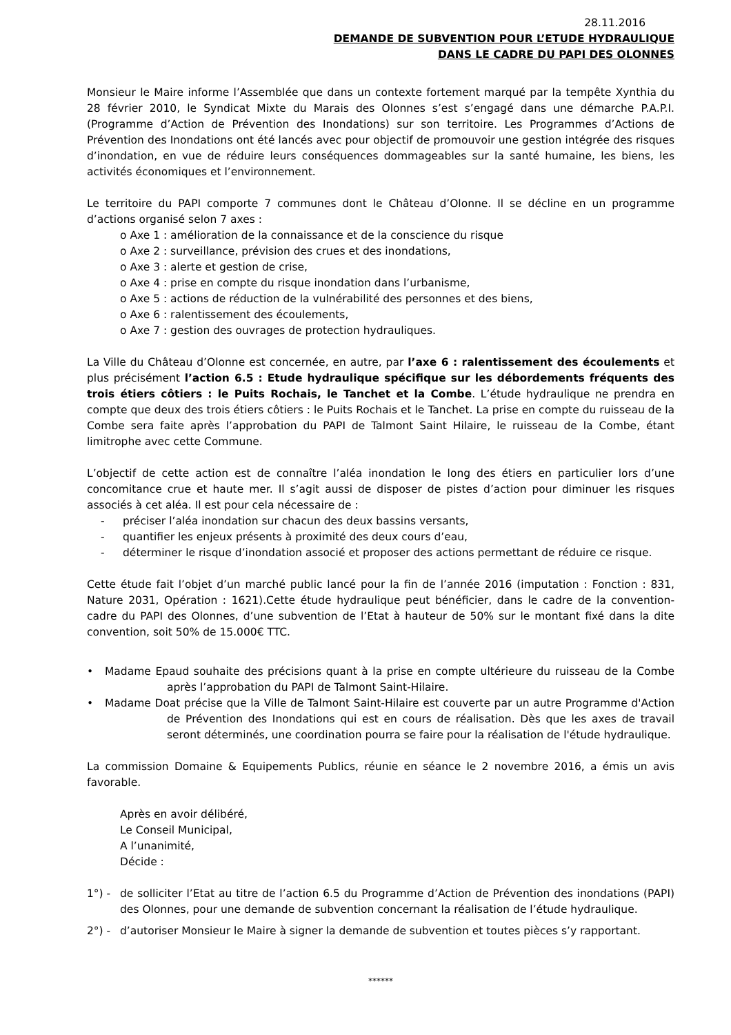28.11.2016
DEMANDE DE SUBVENTION POUR L’ETUDE HYDRAULIQUE
DANS LE CADRE DU PAPI DES OLONNES
Monsieur le Maire informe l’Assemblée que dans un contexte fortement marqué par la tempête Xynthia du 28 février 2010, le Syndicat Mixte du Marais des Olonnes s’est s’engagé dans une démarche P.A.P.I. (Programme d’Action de Prévention des Inondations) sur son territoire. Les Programmes d’Actions de Prévention des Inondations ont été lancés avec pour objectif de promouvoir une gestion intégrée des risques d’inondation, en vue de réduire leurs conséquences dommageables sur la santé humaine, les biens, les activités économiques et l’environnement.
Le territoire du PAPI comporte 7 communes dont le Château d’Olonne. Il se décline en un programme d’actions organisé selon 7 axes :
o Axe 1 : amélioration de la connaissance et de la conscience du risque
o Axe 2 : surveillance, prévision des crues et des inondations,
o Axe 3 : alerte et gestion de crise,
o Axe 4 : prise en compte du risque inondation dans l’urbanisme,
o Axe 5 : actions de réduction de la vulnérabilité des personnes et des biens,
o Axe 6 : ralentissement des écoulements,
o Axe 7 : gestion des ouvrages de protection hydrauliques.
La Ville du Château d’Olonne est concernée, en autre, par l’axe 6 : ralentissement des écoulements et plus précisément l’action 6.5 : Etude hydraulique spécifique sur les débordements fréquents des trois étiers côtiers : le Puits Rochais, le Tanchet et la Combe. L’étude hydraulique ne prendra en compte que deux des trois étiers côtiers : le Puits Rochais et le Tanchet. La prise en compte du ruisseau de la Combe sera faite après l’approbation du PAPI de Talmont Saint Hilaire, le ruisseau de la Combe, étant limitrophe avec cette Commune.
L’objectif de cette action est de connaître l’aléa inondation le long des étiers en particulier lors d’une concomitance crue et haute mer. Il s’agit aussi de disposer de pistes d’action pour diminuer les risques associés à cet aléa. Il est pour cela nécessaire de :
- préciser l’aléa inondation sur chacun des deux bassins versants,
- quantifier les enjeux présents à proximité des deux cours d’eau,
- déterminer le risque d’inondation associé et proposer des actions permettant de réduire ce risque.
Cette étude fait l’objet d’un marché public lancé pour la fin de l’année 2016 (imputation : Fonction : 831, Nature 2031, Opération : 1621).Cette étude hydraulique peut bénéficier, dans le cadre de la convention-cadre du PAPI des Olonnes, d’une subvention de l’Etat à hauteur de 50% sur le montant fixé dans la dite convention, soit 50% de 15.000€ TTC.
• Madame Epaud souhaite des précisions quant à la prise en compte ultérieure du ruisseau de la Combe après l’approbation du PAPI de Talmont Saint-Hilaire.
• Madame Doat précise que la Ville de Talmont Saint-Hilaire est couverte par un autre Programme d'Action de Prévention des Inondations qui est en cours de réalisation. Dès que les axes de travail seront déterminés, une coordination pourra se faire pour la réalisation de l'étude hydraulique.
La commission Domaine & Equipements Publics, réunie en séance le 2 novembre 2016, a émis un avis favorable.
Après en avoir délibéré,
Le Conseil Municipal,
A l’unanimité,
Décide :
1°) - de solliciter l’Etat au titre de l’action 6.5 du Programme d’Action de Prévention des inondations (PAPI) des Olonnes, pour une demande de subvention concernant la réalisation de l’étude hydraulique.
2°) - d’autoriser Monsieur le Maire à signer la demande de subvention et toutes pièces s’y rapportant.
******